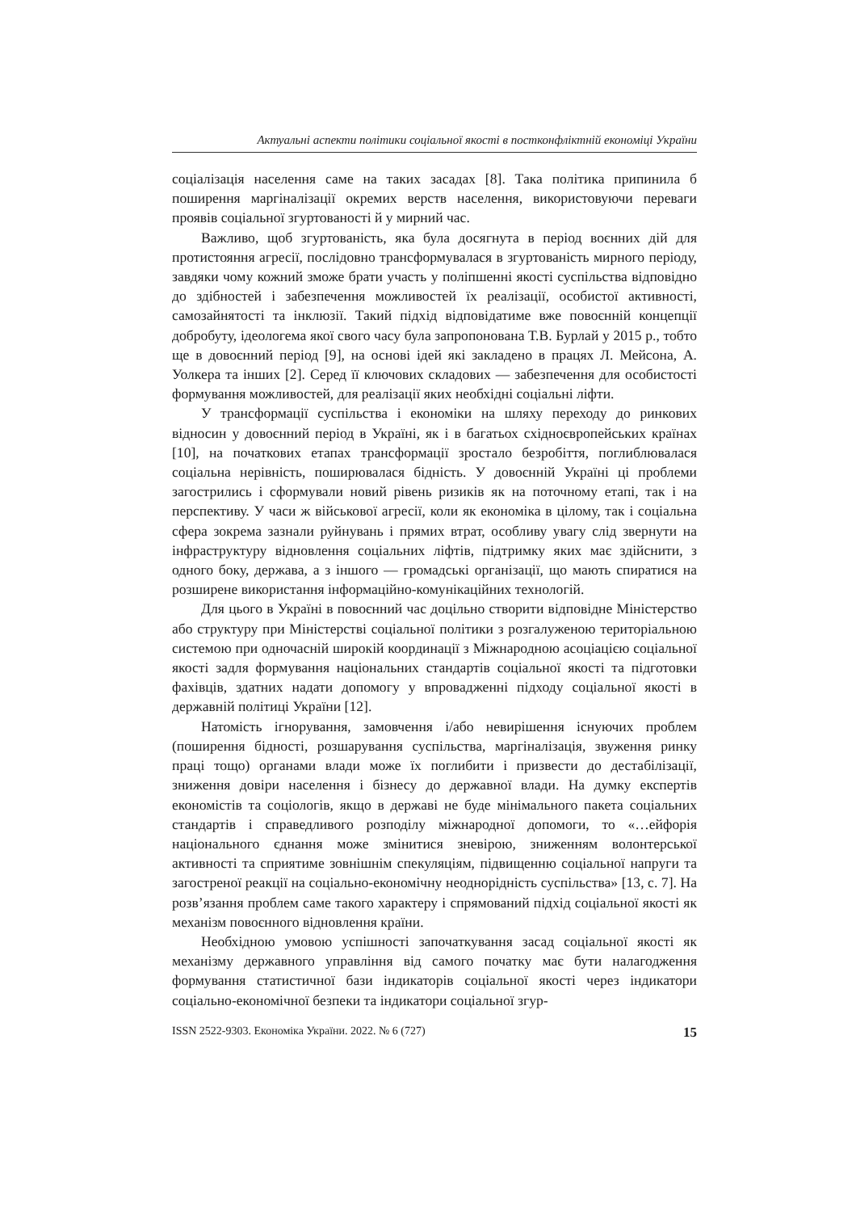Актуальні аспекти політики соціальної якості в постконфліктній економіці України
соціалізація населення саме на таких засадах [8]. Така політика припинила б поширення маргіналізації окремих верств населення, використовуючи переваги проявів соціальної згуртованості й у мирний час.
Важливо, щоб згуртованість, яка була досягнута в період воєнних дій для протистояння агресії, послідовно трансформувалася в згуртованість мирного періоду, завдяки чому кожний зможе брати участь у поліпшенні якості суспільства відповідно до здібностей і забезпечення можливостей їх реалізації, особистої активності, самозайнятості та інклюзії. Такий підхід відповідатиме вже повоєнній концепції добробуту, ідеологема якої свого часу була запропонована Т.В. Бурлай у 2015 р., тобто ще в довоєнний період [9], на основі ідей які закладено в працях Л. Мейсона, А. Уолкера та інших [2]. Серед її ключових складових — забезпечення для особистості формування можливостей, для реалізації яких необхідні соціальні ліфти.
У трансформації суспільства і економіки на шляху переходу до ринкових відносин у довоєнний період в Україні, як і в багатьох східноєвропейських країнах [10], на початкових етапах трансформації зростало безробіття, поглиблювалася соціальна нерівність, поширювалася бідність. У довоєнній Україні ці проблеми загострились і сформували новий рівень ризиків як на поточному етапі, так і на перспективу. У часи ж військової агресії, коли як економіка в цілому, так і соціальна сфера зокрема зазнали руйнувань і прямих втрат, особливу увагу слід звернути на інфраструктуру відновлення соціальних ліфтів, підтримку яких має здійснити, з одного боку, держава, а з іншого — громадські організації, що мають спиратися на розширене використання інформаційно-комунікаційних технологій.
Для цього в Україні в повоєнний час доцільно створити відповідне Міністерство або структуру при Міністерстві соціальної політики з розгалуженою територіальною системою при одночасній широкій координації з Міжнародною асоціацією соціальної якості задля формування національних стандартів соціальної якості та підготовки фахівців, здатних надати допомогу у впровадженні підходу соціальної якості в державній політиці України [12].
Натомість ігнорування, замовчення і/або невирішення існуючих проблем (поширення бідності, розшарування суспільства, маргіналізація, звуження ринку праці тощо) органами влади може їх поглибити і призвести до дестабілізації, зниження довіри населення і бізнесу до державної влади. На думку експертів економістів та соціологів, якщо в державі не буде мінімального пакета соціальних стандартів і справедливого розподілу міжнародної допомоги, то «…ейфорія національного єднання може змінитися зневірою, зниженням волонтерської активності та сприятиме зовнішнім спекуляціям, підвищенню соціальної напруги та загостреної реакції на соціально-економічну неоднорідність суспільства» [13, с. 7]. На розв’язання проблем саме такого характеру і спрямований підхід соціальної якості як механізм повоєнного відновлення країни.
Необхідною умовою успішності започаткування засад соціальної якості як механізму державного управління від самого початку має бути налагодження формування статистичної бази індикаторів соціальної якості через індикатори соціально-економічної безпеки та індикатори соціальної згур-
ISSN 2522-9303. Економіка України. 2022. № 6 (727) 15